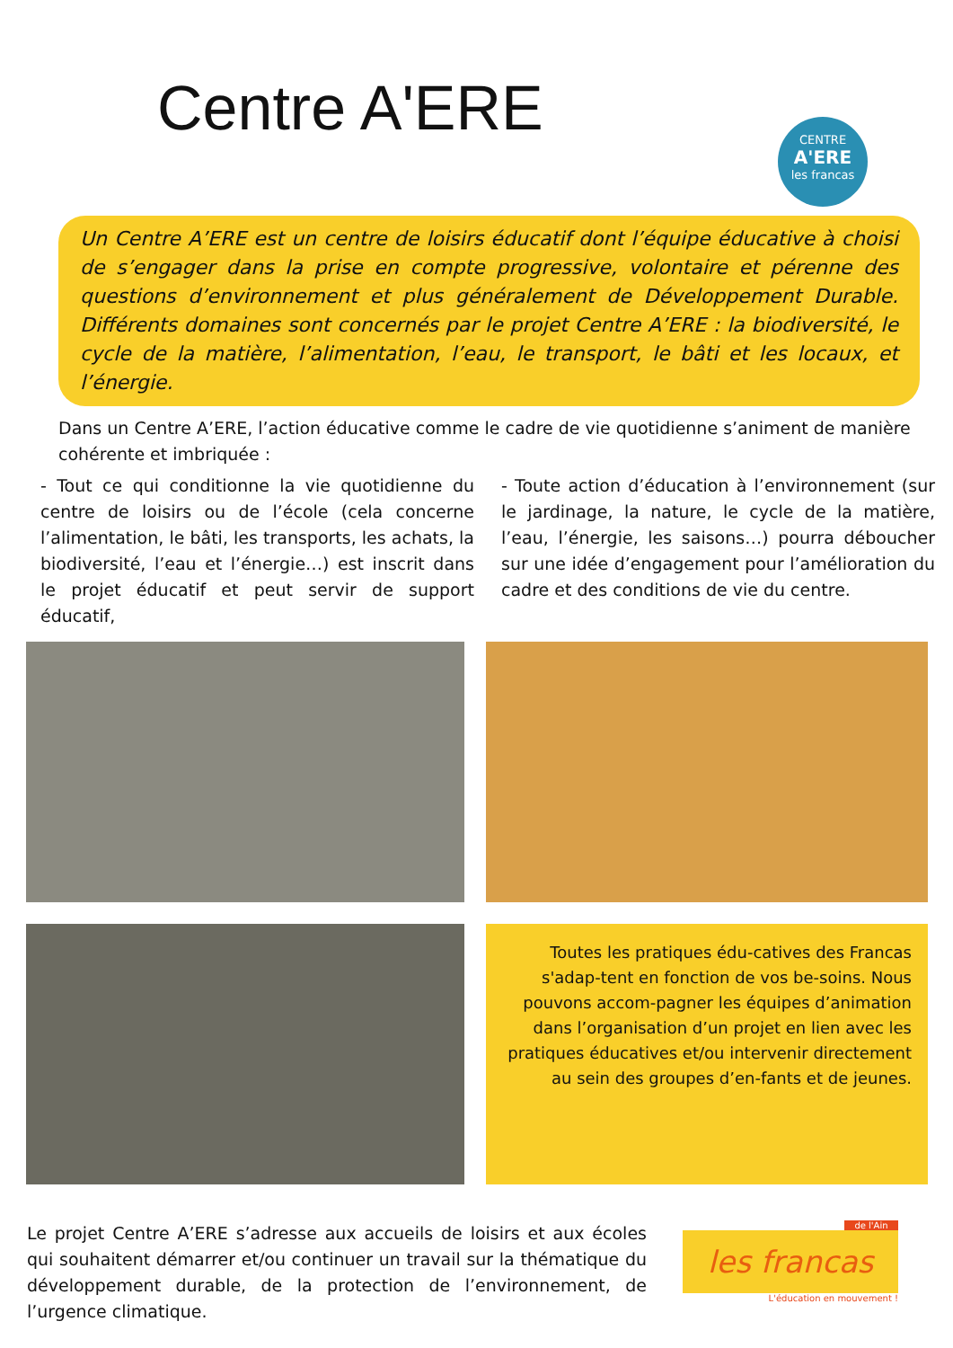Centre A'ERE
CENTRE
A'ERE
les francas
Un Centre A’ERE est un centre de loisirs éducatif dont l’équipe éducative à choisi de s’engager dans la prise en compte progressive, volontaire et pérenne des questions d’environnement et plus généralement de Développement Durable. Différents domaines sont concernés par le projet Centre A’ERE : la biodiversité, le cycle de la matière, l’alimentation, l’eau, le transport, le bâti et les locaux, et l’énergie.
Dans un Centre A’ERE, l’action éducative comme le cadre de vie quotidienne s’animent de manière cohérente et imbriquée :
- Tout ce qui conditionne la vie quotidienne du centre de loisirs ou de l’école (cela concerne l’alimentation, le bâti, les transports, les achats, la biodiversité, l’eau et l’énergie…) est inscrit dans le projet éducatif et peut servir de support éducatif,
- Toute action d’éducation à l’environnement (sur le jardinage, la nature, le cycle de la matière, l’eau, l’énergie, les saisons…) pourra déboucher sur une idée d’engagement pour l’amélioration du cadre et des conditions de vie du centre.
Toutes les pratiques édu-catives des Francas s'adap-tent en fonction de vos be-soins. Nous pouvons accom-pagner les équipes d’animation dans l’organisation d’un projet en lien avec les pratiques éducatives et/ou intervenir directement au sein des groupes d’en-fants et de jeunes.
Le projet Centre A’ERE s’adresse aux accueils de loisirs et aux écoles qui souhaitent démarrer et/ou continuer un travail sur la thématique du développement durable, de la protection de l’environnement, de l’urgence climatique.
de l'Ain
les francas
L'éducation en mouvement !